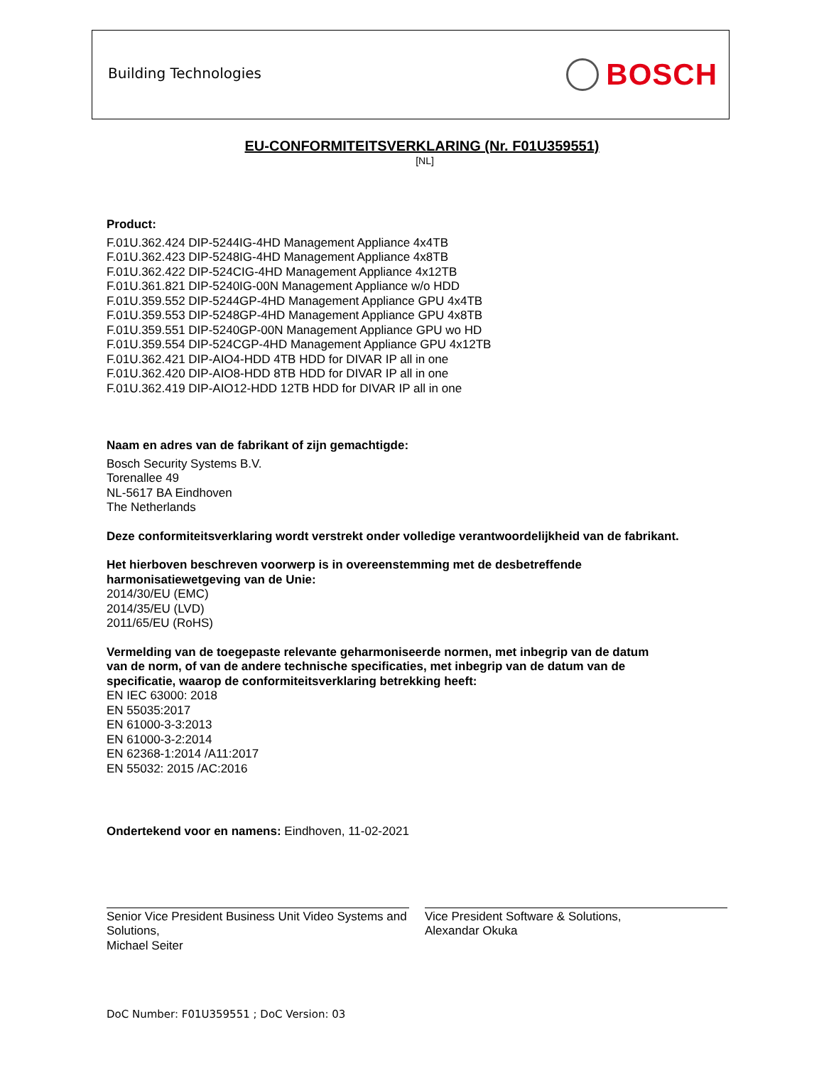Building Technologies BOSCH
EU-CONFORMITEITSVERKLARING (Nr. F01U359551)
[NL]
Product:
F.01U.362.424 DIP-5244IG-4HD Management Appliance 4x4TB
F.01U.362.423 DIP-5248IG-4HD Management Appliance 4x8TB
F.01U.362.422 DIP-524CIG-4HD Management Appliance 4x12TB
F.01U.361.821 DIP-5240IG-00N Management Appliance w/o HDD
F.01U.359.552 DIP-5244GP-4HD Management Appliance GPU 4x4TB
F.01U.359.553 DIP-5248GP-4HD Management Appliance GPU 4x8TB
F.01U.359.551 DIP-5240GP-00N Management Appliance GPU wo HD
F.01U.359.554 DIP-524CGP-4HD Management Appliance GPU 4x12TB
F.01U.362.421 DIP-AIO4-HDD 4TB HDD for DIVAR IP all in one
F.01U.362.420 DIP-AIO8-HDD 8TB HDD for DIVAR IP all in one
F.01U.362.419 DIP-AIO12-HDD 12TB HDD for DIVAR IP all in one
Naam en adres van de fabrikant of zijn gemachtigde:
Bosch Security Systems B.V.
Torenallee 49
NL-5617 BA Eindhoven
The Netherlands
Deze conformiteitsverklaring wordt verstrekt onder volledige verantwoordelijkheid van de fabrikant.
Het hierboven beschreven voorwerp is in overeenstemming met de desbetreffende
harmonisatiewetgeving van de Unie:
2014/30/EU (EMC)
2014/35/EU (LVD)
2011/65/EU (RoHS)
Vermelding van de toegepaste relevante geharmoniseerde normen, met inbegrip van de datum
van de norm, of van de andere technische specificaties, met inbegrip van de datum van de
specificatie, waarop de conformiteitsverklaring betrekking heeft:
EN IEC 63000: 2018
EN 55035:2017
EN 61000-3-3:2013
EN 61000-3-2:2014
EN 62368-1:2014 /A11:2017
EN 55032: 2015 /AC:2016
Ondertekend voor en namens: Eindhoven, 11-02-2021
Senior Vice President Business Unit Video Systems and Solutions,
Michael Seiter
Vice President Software & Solutions,
Alexandar Okuka
DoC Number: F01U359551 ; DoC Version: 03